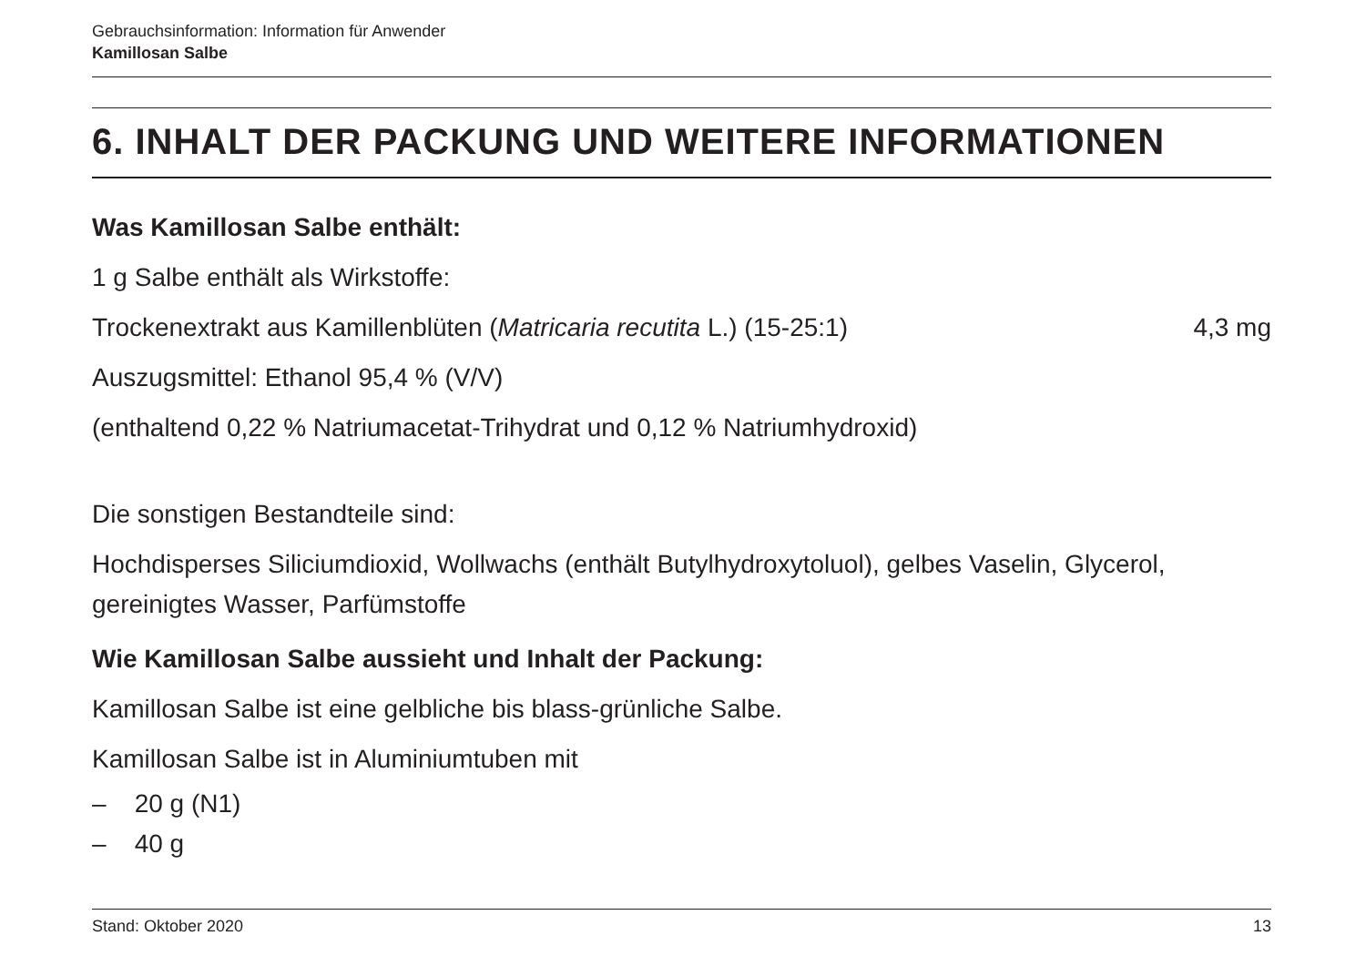Gebrauchsinformation: Information für Anwender
Kamillosan Salbe
6. INHALT DER PACKUNG UND WEITERE INFORMATIONEN
Was Kamillosan Salbe enthält:
1 g Salbe enthält als Wirkstoffe:
Trockenextrakt aus Kamillenblüten (Matricaria recutita L.) (15-25:1) 4,3 mg
Auszugsmittel: Ethanol 95,4 % (V/V)
(enthaltend 0,22 % Natriumacetat-Trihydrat und 0,12 % Natriumhydroxid)
Die sonstigen Bestandteile sind:
Hochdisperses Siliciumdioxid, Wollwachs (enthält Butylhydroxytoluol), gelbes Vaselin, Glycerol, gereinigtes Wasser, Parfümstoffe
Wie Kamillosan Salbe aussieht und Inhalt der Packung:
Kamillosan Salbe ist eine gelbliche bis blass-grünliche Salbe.
Kamillosan Salbe ist in Aluminiumtuben mit
– 20 g (N1)
– 40 g
Stand: Oktober 2020 13